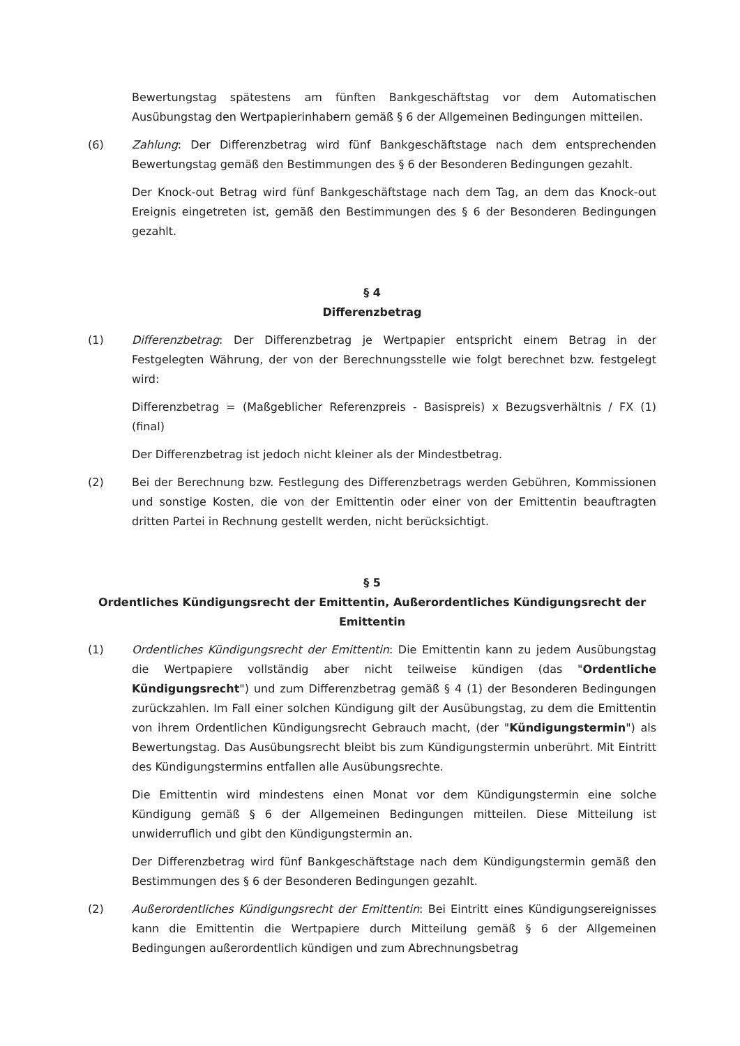Bewertungstag spätestens am fünften Bankgeschäftstag vor dem Automatischen Ausübungstag den Wertpapierinhabern gemäß § 6 der Allgemeinen Bedingungen mitteilen.
(6) Zahlung: Der Differenzbetrag wird fünf Bankgeschäftstage nach dem entsprechenden Bewertungstag gemäß den Bestimmungen des § 6 der Besonderen Bedingungen gezahlt.
Der Knock-out Betrag wird fünf Bankgeschäftstage nach dem Tag, an dem das Knock-out Ereignis eingetreten ist, gemäß den Bestimmungen des § 6 der Besonderen Bedingungen gezahlt.
§ 4
Differenzbetrag
(1) Differenzbetrag: Der Differenzbetrag je Wertpapier entspricht einem Betrag in der Festgelegten Währung, der von der Berechnungsstelle wie folgt berechnet bzw. festgelegt wird:
Differenzbetrag = (Maßgeblicher Referenzpreis - Basispreis) x Bezugsverhältnis / FX (1) (final)
Der Differenzbetrag ist jedoch nicht kleiner als der Mindestbetrag.
(2) Bei der Berechnung bzw. Festlegung des Differenzbetrags werden Gebühren, Kommissionen und sonstige Kosten, die von der Emittentin oder einer von der Emittentin beauftragten dritten Partei in Rechnung gestellt werden, nicht berücksichtigt.
§ 5
Ordentliches Kündigungsrecht der Emittentin, Außerordentliches Kündigungsrecht der Emittentin
(1) Ordentliches Kündigungsrecht der Emittentin: Die Emittentin kann zu jedem Ausübungstag die Wertpapiere vollständig aber nicht teilweise kündigen (das "Ordentliche Kündigungsrecht") und zum Differenzbetrag gemäß § 4 (1) der Besonderen Bedingungen zurückzahlen. Im Fall einer solchen Kündigung gilt der Ausübungstag, zu dem die Emittentin von ihrem Ordentlichen Kündigungsrecht Gebrauch macht, (der "Kündigungstermin") als Bewertungstag. Das Ausübungsrecht bleibt bis zum Kündigungstermin unberührt. Mit Eintritt des Kündigungstermins entfallen alle Ausübungsrechte.
Die Emittentin wird mindestens einen Monat vor dem Kündigungstermin eine solche Kündigung gemäß § 6 der Allgemeinen Bedingungen mitteilen. Diese Mitteilung ist unwiderruflich und gibt den Kündigungstermin an.
Der Differenzbetrag wird fünf Bankgeschäftstage nach dem Kündigungstermin gemäß den Bestimmungen des § 6 der Besonderen Bedingungen gezahlt.
(2) Außerordentliches Kündigungsrecht der Emittentin: Bei Eintritt eines Kündigungsereignisses kann die Emittentin die Wertpapiere durch Mitteilung gemäß § 6 der Allgemeinen Bedingungen außerordentlich kündigen und zum Abrechnungsbetrag